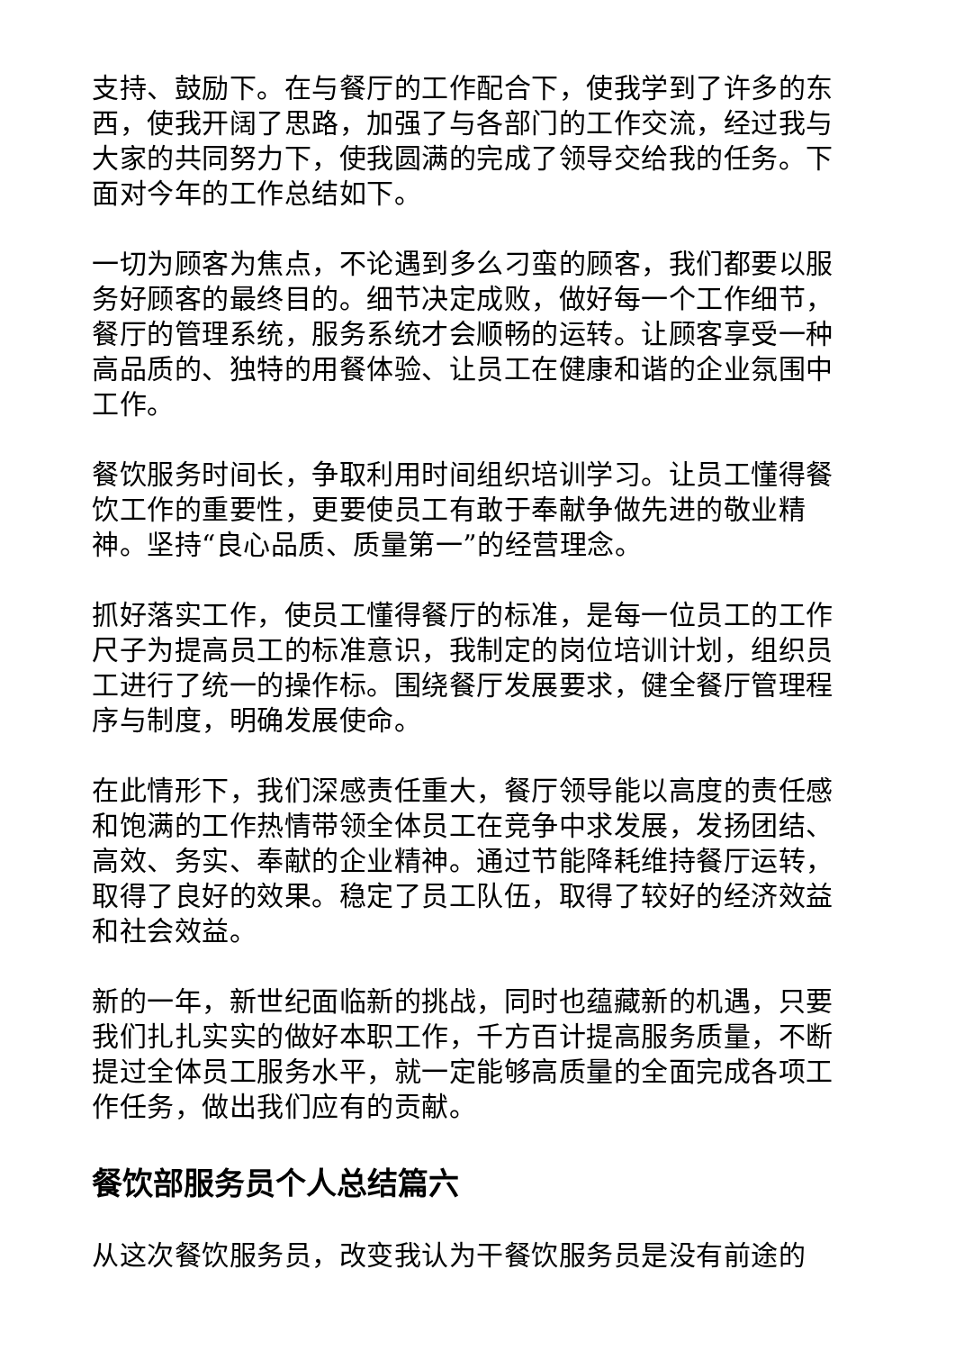支持、鼓励下。在与餐厅的工作配合下，使我学到了许多的东西，使我开阔了思路，加强了与各部门的工作交流，经过我与大家的共同努力下，使我圆满的完成了领导交给我的任务。下面对今年的工作总结如下。
一切为顾客为焦点，不论遇到多么刁蛮的顾客，我们都要以服务好顾客的最终目的。细节决定成败，做好每一个工作细节，餐厅的管理系统，服务系统才会顺畅的运转。让顾客享受一种高品质的、独特的用餐体验、让员工在健康和谐的企业氛围中工作。
餐饮服务时间长，争取利用时间组织培训学习。让员工懂得餐饮工作的重要性，更要使员工有敢于奉献争做先进的敬业精神。坚持“良心品质、质量第一”的经营理念。
抓好落实工作，使员工懂得餐厅的标准，是每一位员工的工作尺子为提高员工的标准意识，我制定的岗位培训计划，组织员工进行了统一的操作标。围绕餐厅发展要求，健全餐厅管理程序与制度，明确发展使命。
在此情形下，我们深感责任重大，餐厅领导能以高度的责任感和饱满的工作热情带领全体员工在竞争中求发展，发扬团结、高效、务实、奉献的企业精神。通过节能降耗维持餐厅运转，取得了良好的效果。稳定了员工队伍，取得了较好的经济效益和社会效益。
新的一年，新世纪面临新的挑战，同时也蕴藏新的机遇，只要我们扎扎实实的做好本职工作，千方百计提高服务质量，不断提过全体员工服务水平，就一定能够高质量的全面完成各项工作任务，做出我们应有的贡献。
餐饮部服务员个人总结篇六
从这次餐饮服务员，改变我认为干餐饮服务员是没有前途的